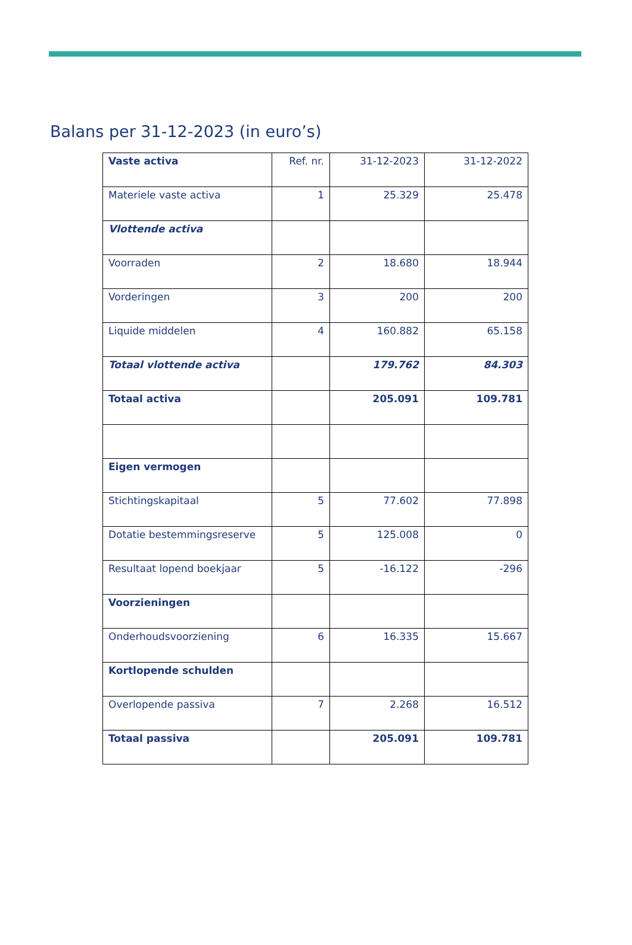Balans per 31-12-2023 (in euro’s)
| Vaste activa | Ref. nr. | 31-12-2023 | 31-12-2022 |
| --- | --- | --- | --- |
| Materiele vaste activa | 1 | 25.329 | 25.478 |
| Vlottende activa | | | |
| Voorraden | 2 | 18.680 | 18.944 |
| Vorderingen | 3 | 200 | 200 |
| Liquide middelen | 4 | 160.882 | 65.158 |
| Totaal vlottende activa | | 179.762 | 84.303 |
| Totaal activa | | 205.091 | 109.781 |
| Eigen vermogen | | | |
| Stichtingskapitaal | 5 | 77.602 | 77.898 |
| Dotatie bestemmingsreserve | 5 | 125.008 | 0 |
| Resultaat lopend boekjaar | 5 | -16.122 | -296 |
| Voorzieningen | | | |
| Onderhoudsvoorziening | 6 | 16.335 | 15.667 |
| Kortlopende schulden | | | |
| Overlopende passiva | 7 | 2.268 | 16.512 |
| Totaal passiva | | 205.091 | 109.781 |